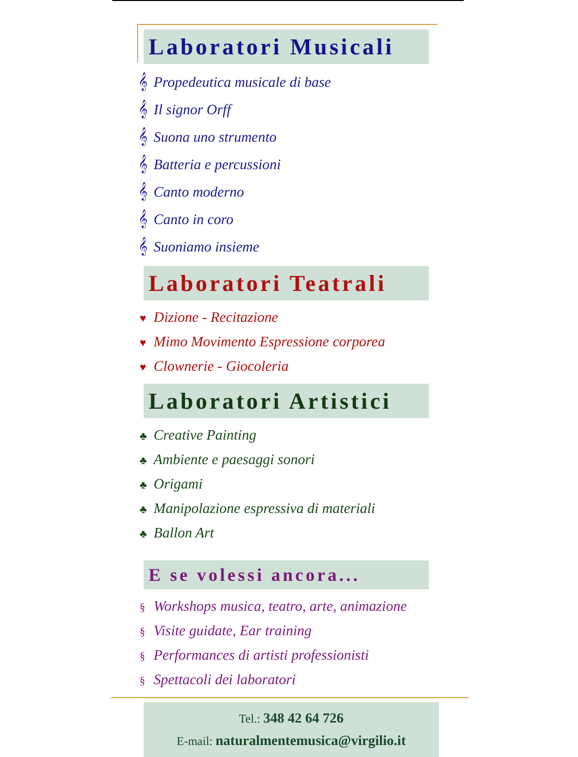Laboratori Musicali
𝄞 Propedeutica musicale di base
𝄞 Il signor Orff
𝄞 Suona uno strumento
𝄞 Batteria e percussioni
𝄞 Canto moderno
𝄞 Canto in coro
𝄞 Suoniamo insieme
Laboratori Teatrali
♥ Dizione - Recitazione
♥ Mimo Movimento Espressione corporea
♥ Clownerie - Giocoleria
Laboratori Artistici
♣ Creative Painting
♣ Ambiente e paesaggi sonori
♣ Origami
♣ Manipolazione espressiva di materiali
♣ Ballon Art
E se volessi ancora...
§ Workshops musica, teatro, arte, animazione
§ Visite guidate, Ear training
§ Performances di artisti professionisti
§ Spettacoli dei laboratori
Tel.: 348 42 64 726
E-mail: naturalmentemusica@virgilio.it